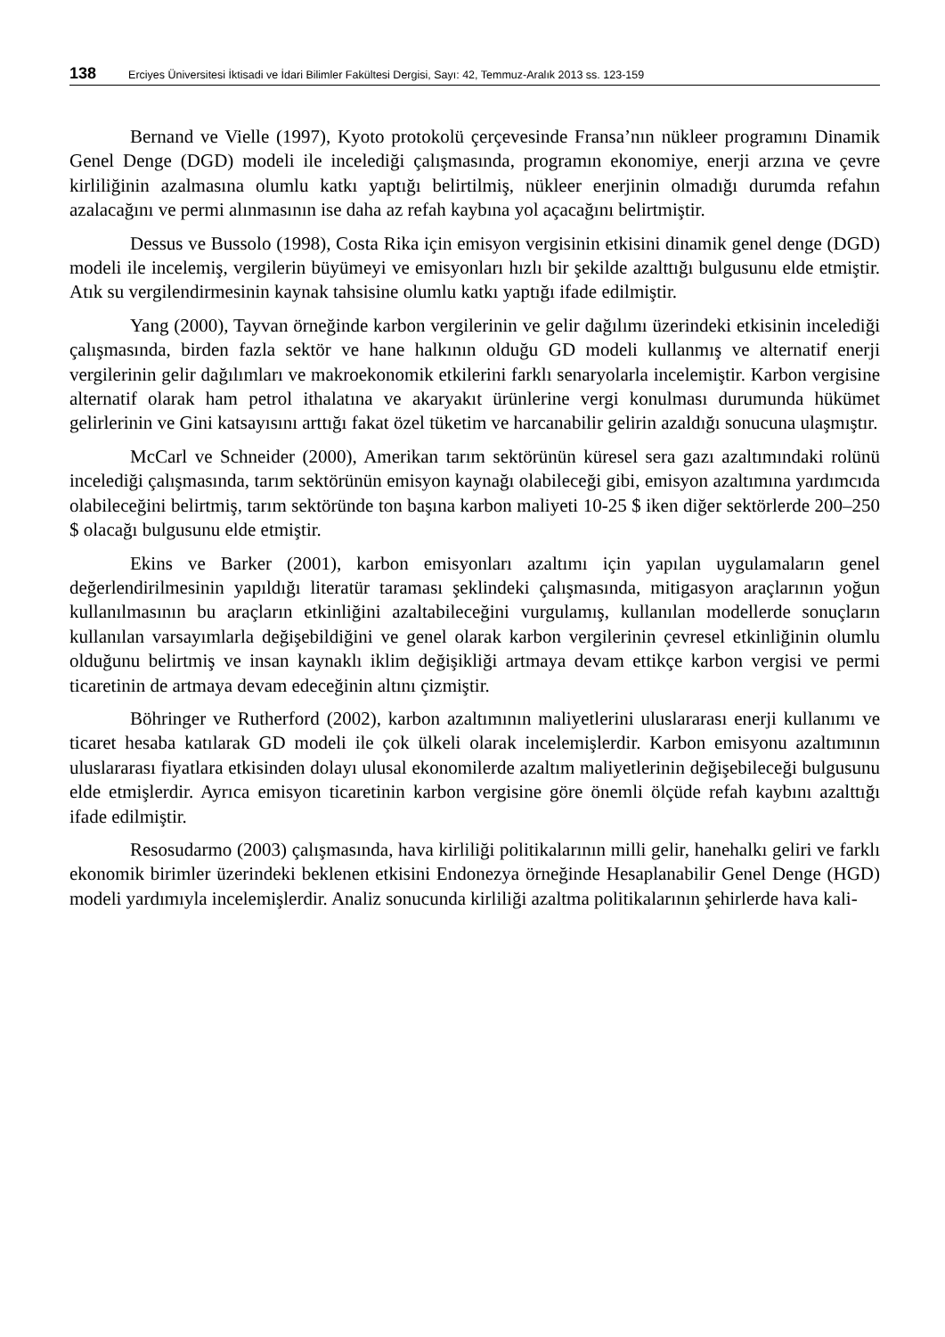138 Erciyes Üniversitesi İktisadi ve İdari Bilimler Fakültesi Dergisi, Sayı: 42, Temmuz-Aralık 2013 ss. 123-159
Bernand ve Vielle (1997), Kyoto protokolü çerçevesinde Fransa’nın nükleer programını Dinamik Genel Denge (DGD) modeli ile incelediği çalışmasında, programın ekonomiye, enerji arzına ve çevre kirliliğinin azalmasına olumlu katkı yaptığı belirtilmiş, nükleer enerjinin olmadığı durumda refahın azalacağını ve permi alınmasının ise daha az refah kaybına yol açacağını belirtmiştir.
Dessus ve Bussolo (1998), Costa Rika için emisyon vergisinin etkisini dinamik genel denge (DGD) modeli ile incelemiş, vergilerin büyümeyi ve emisyonları hızlı bir şekilde azalttığı bulgusunu elde etmiştir. Atık su vergilendirmesinin kaynak tahsisine olumlu katkı yaptığı ifade edilmiştir.
Yang (2000), Tayvan örneğinde karbon vergilerinin ve gelir dağılımı üzerindeki etkisinin incelediği çalışmasında, birden fazla sektör ve hane halkının olduğu GD modeli kullanmış ve alternatif enerji vergilerinin gelir dağılımları ve makroekonomik etkilerini farklı senaryolarla incelemiştir. Karbon vergisine alternatif olarak ham petrol ithalatına ve akaryakıt ürünlerine vergi konulması durumunda hükümet gelirlerinin ve Gini katsayısını arttığı fakat özel tüketim ve harcanabilir gelirin azaldığı sonucuna ulaşmıştır.
McCarl ve Schneider (2000), Amerikan tarım sektörünün küresel sera gazı azaltımındaki rolünü incelediği çalışmasında, tarım sektörünün emisyon kaynağı olabileceği gibi, emisyon azaltımına yardımcıda olabileceğini belirtmiş, tarım sektöründe ton başına karbon maliyeti 10-25 $ iken diğer sektörlerde 200–250 $ olacağı bulgusunu elde etmiştir.
Ekins ve Barker (2001), karbon emisyonları azaltımı için yapılan uygulamaların genel değerlendirilmesinin yapıldığı literatür taraması şeklindeki çalışmasında, mitigasyon araçlarının yoğun kullanılmasının bu araçların etkinliğini azaltabileceğini vurgulamış, kullanılan modellerde sonuçların kullanılan varsayımlarla değişebildiğini ve genel olarak karbon vergilerinin çevresel etkinliğinin olumlu olduğunu belirtmiş ve insan kaynaklı iklim değişikliği artmaya devam ettikçe karbon vergisi ve permi ticaretinin de artmaya devam edeceğinin altını çizmiştir.
Böhringer ve Rutherford (2002), karbon azaltımının maliyetlerini uluslararası enerji kullanımı ve ticaret hesaba katılarak GD modeli ile çok ülkeli olarak incelemişlerdir. Karbon emisyonu azaltımının uluslararası fiyatlara etkisinden dolayı ulusal ekonomilerde azaltım maliyetlerinin değişebileceği bulgusunu elde etmişlerdir. Ayrıca emisyon ticaretinin karbon vergisine göre önemli ölçüde refah kaybını azalttığı ifade edilmiştir.
Resosudarmo (2003) çalışmasında, hava kirliliği politikalarının milli gelir, hanehalkı geliri ve farklı ekonomik birimler üzerindeki beklenen etkisini Endonezya örneğinde Hesaplanabilir Genel Denge (HGD) modeli yardımıyla incelemişlerdir. Analiz sonucunda kirliliği azaltma politikalarının şehirlerde hava kali-